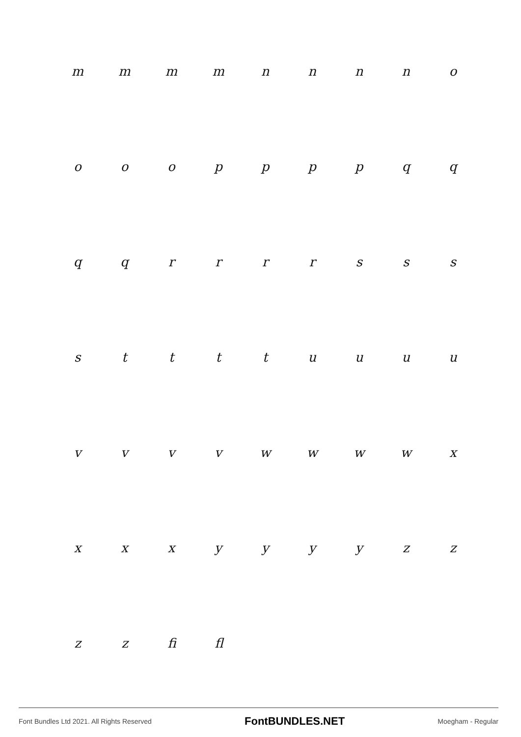m m m m n n n n o
o o o p p p p q q
q q r r r r s s s
s t t t t u u u u
v v v v w w w w x
x x x y y y y z z
z z fi fl
Font Bundles Ltd 2021. All Rights Reserved FontBUNDLES.NET Moegham - Regular